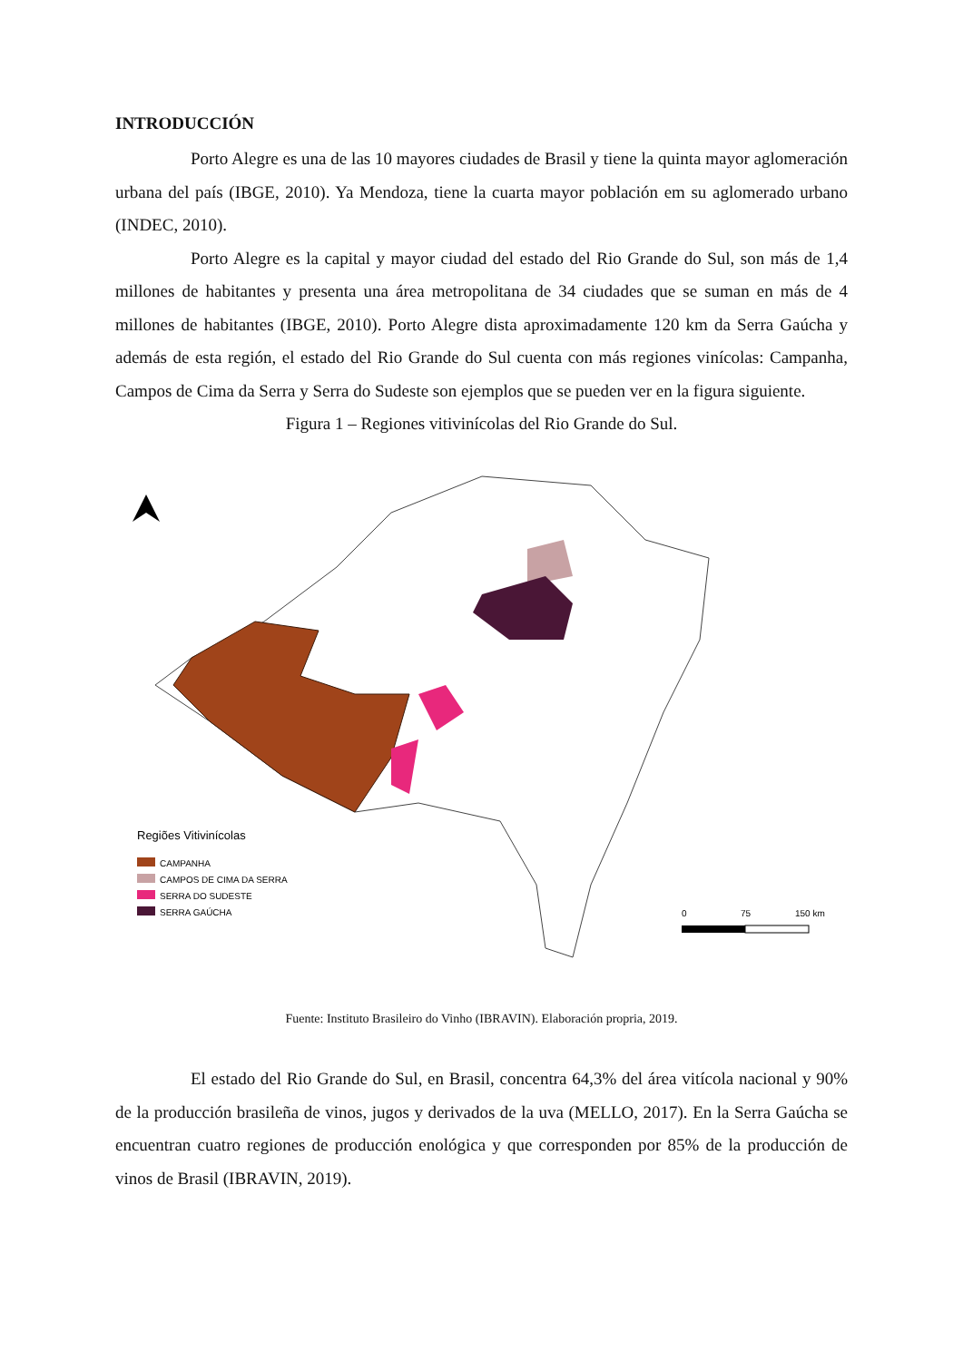INTRODUCCIÓN
Porto Alegre es una de las 10 mayores ciudades de Brasil y tiene la quinta mayor aglomeración urbana del país (IBGE, 2010). Ya Mendoza, tiene la cuarta mayor población em su aglomerado urbano (INDEC, 2010).
Porto Alegre es la capital y mayor ciudad del estado del Rio Grande do Sul, son más de 1,4 millones de habitantes y presenta una área metropolitana de 34 ciudades que se suman en más de 4 millones de habitantes (IBGE, 2010). Porto Alegre dista aproximadamente 120 km da Serra Gaúcha y además de esta región, el estado del Rio Grande do Sul cuenta con más regiones vinícolas: Campanha, Campos de Cima da Serra y Serra do Sudeste son ejemplos que se pueden ver en la figura siguiente.
Figura 1 – Regiones vitivinícolas del Rio Grande do Sul.
Regiões Vitivinícolas
CAMPANHA
CAMPOS DE CIMA DA SERRA
SERRA DO SUDESTE
SERRA GAÚCHA
0
75
150 km
Fuente: Instituto Brasileiro do Vinho (IBRAVIN). Elaboración propria, 2019.
El estado del Rio Grande do Sul, en Brasil, concentra 64,3% del área vitícola nacional y 90% de la producción brasileña de vinos, jugos y derivados de la uva (MELLO, 2017). En la Serra Gaúcha se encuentran cuatro regiones de producción enológica y que corresponden por 85% de la producción de vinos de Brasil (IBRAVIN, 2019).